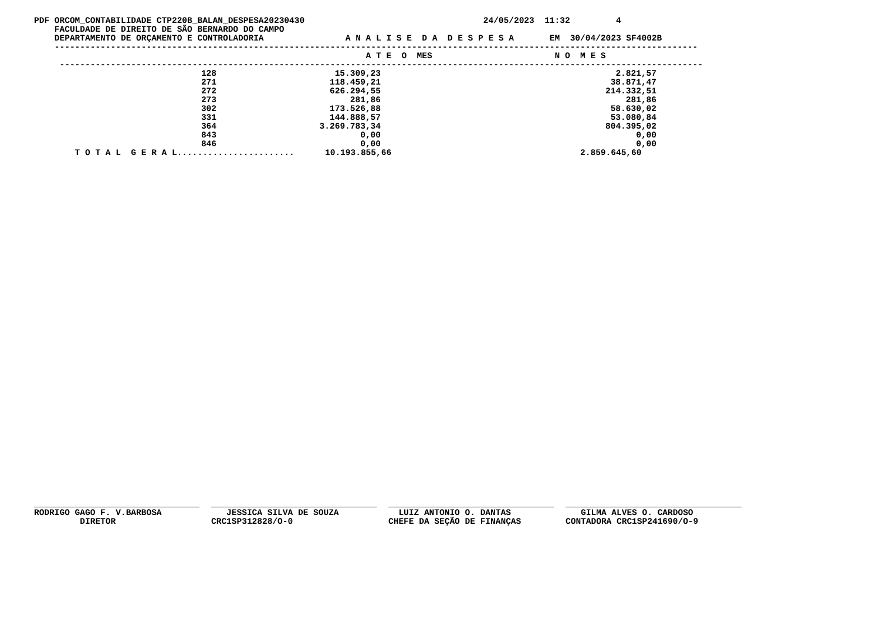PDF ORCOM_CONTABILIDADE CTP220B_BALAN_DESPESA20230430                                   24/05/2023  11:32         4
    FACULDADE DE DIREITO DE SÃO BERNARDO DO CAMPO
    DEPARTAMENTO DE ORÇAMENTO E CONTROLADORIA                A N A L I S E  D A  D E S P E S A       EM  30/04/2023 SF4002B
    ------------------------------------------------------------------------------------------------------------------------------
                                                                 A T E  O  MES                        N O  M E S
     ------------------------------------------------------------------------------------------------------------------------------
| 128 | 15.309,23 | 2.821,57 |
| 271 | 118.459,21 | 38.871,47 |
| 272 | 626.294,55 | 214.332,51 |
| 273 | 281,86 | 281,86 |
| 302 | 173.526,88 | 58.630,02 |
| 331 | 144.888,57 | 53.080,84 |
| 364 | 3.269.783,34 | 804.395,02 |
| 843 | 0,00 | 0,00 |
| 846 | 0,00 | 0,00 |
        T O T A L  G E R A L.......................      10.193.855,66                                     2.859.645,60
RODRIGO GAGO F. V.BARBOSA DIRETOR
JESSICA SILVA DE SOUZA CRC1SP312828/O-0
LUIZ ANTONIO O. DANTAS CHEFE DA SEÇÃO DE FINANÇAS
GILMA ALVES O. CARDOSO CONTADORA CRC1SP241690/O-9